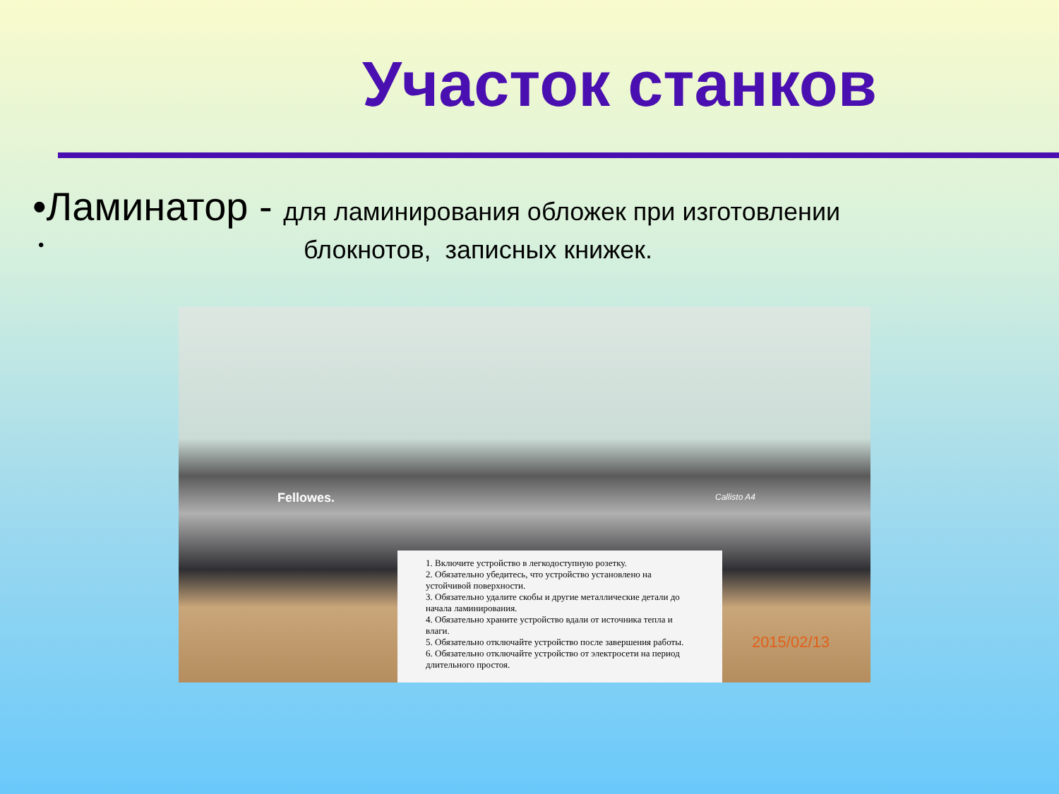Участок станков
•Ламинатор - для ламинирования обложек при изготовлении
• блокнотов, записных книжек.
Fellowes. Callisto A4
1. Включите устройство в легкодоступную розетку.
2. Обязательно убедитесь, что устройство установлено на устойчивой поверхности.
3. Обязательно удалите скобы и другие металлические детали до начала ламинирования.
4. Обязательно храните устройство вдали от источника тепла и влаги.
5. Обязательно отключайте устройство после завершения работы.
6. Обязательно отключайте устройство от электросети на период длительного простоя.
2015/02/13